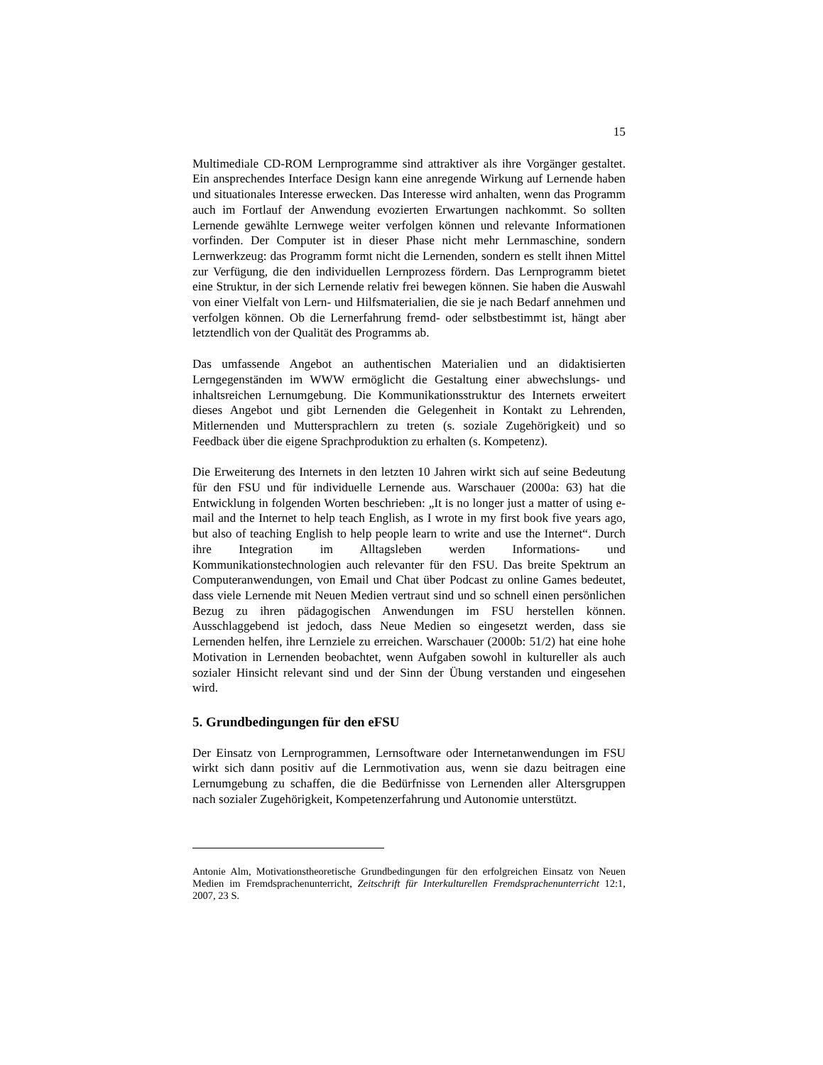15
Multimediale CD-ROM Lernprogramme sind attraktiver als ihre Vorgänger gestaltet. Ein ansprechendes Interface Design kann eine anregende Wirkung auf Lernende haben und situationales Interesse erwecken. Das Interesse wird anhalten, wenn das Programm auch im Fortlauf der Anwendung evozierten Erwartungen nachkommt. So sollten Lernende gewählte Lernwege weiter verfolgen können und relevante Informationen vorfinden. Der Computer ist in dieser Phase nicht mehr Lernmaschine, sondern Lernwerkzeug: das Programm formt nicht die Lernenden, sondern es stellt ihnen Mittel zur Verfügung, die den individuellen Lernprozess fördern. Das Lernprogramm bietet eine Struktur, in der sich Lernende relativ frei bewegen können. Sie haben die Auswahl von einer Vielfalt von Lern- und Hilfsmaterialien, die sie je nach Bedarf annehmen und verfolgen können. Ob die Lernerfahrung fremd- oder selbstbestimmt ist, hängt aber letztendlich von der Qualität des Programms ab.
Das umfassende Angebot an authentischen Materialien und an didaktisierten Lerngegenständen im WWW ermöglicht die Gestaltung einer abwechslungs- und inhaltsreichen Lernumgebung. Die Kommunikationsstruktur des Internets erweitert dieses Angebot und gibt Lernenden die Gelegenheit in Kontakt zu Lehrenden, Mitlernenden und Muttersprachlern zu treten (s. soziale Zugehörigkeit) und so Feedback über die eigene Sprachproduktion zu erhalten (s. Kompetenz).
Die Erweiterung des Internets in den letzten 10 Jahren wirkt sich auf seine Bedeutung für den FSU und für individuelle Lernende aus. Warschauer (2000a: 63) hat die Entwicklung in folgenden Worten beschrieben: „It is no longer just a matter of using e-mail and the Internet to help teach English, as I wrote in my first book five years ago, but also of teaching English to help people learn to write and use the Internet“. Durch ihre Integration im Alltagsleben werden Informations- und Kommunikationstechnologien auch relevanter für den FSU. Das breite Spektrum an Computeranwendungen, von Email und Chat über Podcast zu online Games bedeutet, dass viele Lernende mit Neuen Medien vertraut sind und so schnell einen persönlichen Bezug zu ihren pädagogischen Anwendungen im FSU herstellen können. Ausschlaggebend ist jedoch, dass Neue Medien so eingesetzt werden, dass sie Lernenden helfen, ihre Lernziele zu erreichen. Warschauer (2000b: 51/2) hat eine hohe Motivation in Lernenden beobachtet, wenn Aufgaben sowohl in kultureller als auch sozialer Hinsicht relevant sind und der Sinn der Übung verstanden und eingesehen wird.
5. Grundbedingungen für den eFSU
Der Einsatz von Lernprogrammen, Lernsoftware oder Internetanwendungen im FSU wirkt sich dann positiv auf die Lernmotivation aus, wenn sie dazu beitragen eine Lernumgebung zu schaffen, die die Bedürfnisse von Lernenden aller Altersgruppen nach sozialer Zugehörigkeit, Kompetenzerfahrung und Autonomie unterstützt.
Antonie Alm, Motivationstheoretische Grundbedingungen für den erfolgreichen Einsatz von Neuen Medien im Fremdsprachenunterricht, Zeitschrift für Interkulturellen Fremdsprachenunterricht 12:1, 2007, 23 S.